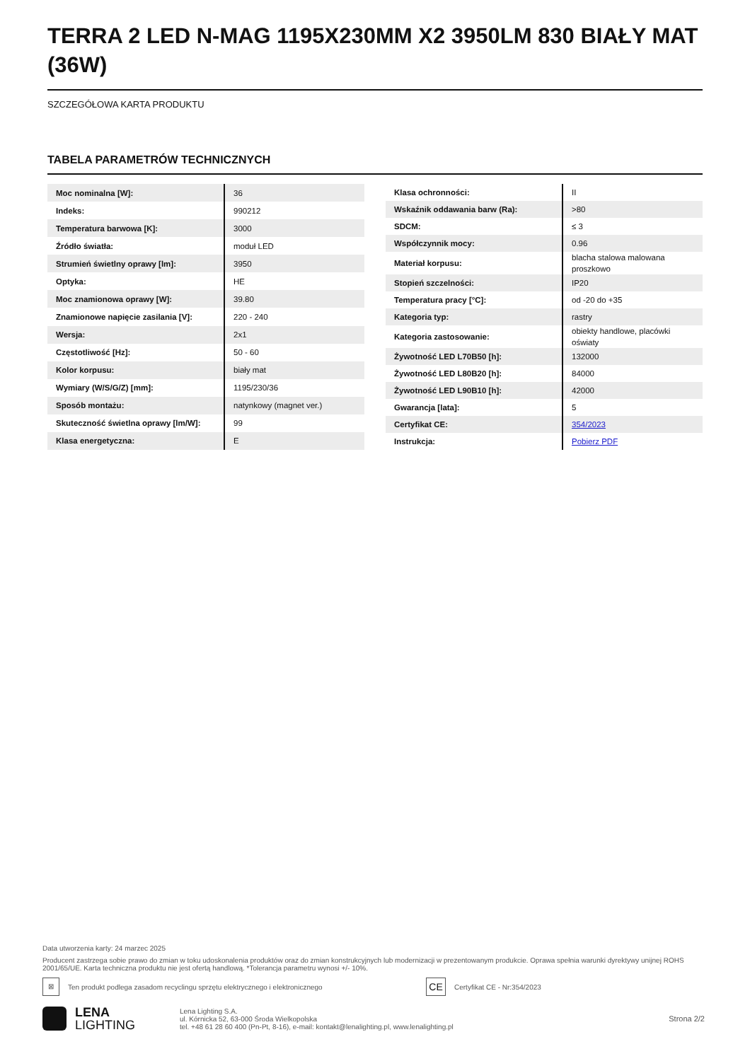TERRA 2 LED N-MAG 1195X230MM X2 3950LM 830 BIAŁY MAT (36W)
SZCZEGÓŁOWA KARTA PRODUKTU
TABELA PARAMETRÓW TECHNICZNYCH
| Moc nominalna [W]: | 36 |
| Indeks: | 990212 |
| Temperatura barwowa [K]: | 3000 |
| Źródło światła: | moduł LED |
| Strumień świetlny oprawy [lm]: | 3950 |
| Optyka: | HE |
| Moc znamionowa oprawy [W]: | 39.80 |
| Znamionowe napięcie zasilania [V]: | 220 - 240 |
| Wersja: | 2x1 |
| Częstotliwość [Hz]: | 50 - 60 |
| Kolor korpusu: | biały mat |
| Wymiary (W/S/G/Z) [mm]: | 1195/230/36 |
| Sposób montażu: | natynkowy (magnet ver.) |
| Skuteczność świetlna oprawy [lm/W]: | 99 |
| Klasa energetyczna: | E |
| Klasa ochronności: | II |
| Wskaźnik oddawania barw (Ra): | >80 |
| SDCM: | ≤ 3 |
| Współczynnik mocy: | 0.96 |
| Materiał korpusu: | blacha stalowa malowana proszkowo |
| Stopień szczelności: | IP20 |
| Temperatura pracy [°C]: | od -20 do +35 |
| Kategoria typ: | rastry |
| Kategoria zastosowanie: | obiekty handlowe, placówki oświaty |
| Żywotność LED L70B50 [h]: | 132000 |
| Żywotność LED L80B20 [h]: | 84000 |
| Żywotność LED L90B10 [h]: | 42000 |
| Gwarancja [lata]: | 5 |
| Certyfikat CE: | 354/2023 |
| Instrukcja: | Pobierz PDF |
Data utworzenia karty: 24 marzec 2025
Producent zastrzega sobie prawo do zmian w toku udoskonalenia produktów oraz do zmian konstrukcyjnych lub modernizacji w prezentowanym produkcie. Oprawa spełnia warunki dyrektywy unijnej ROHS 2001/65/UE. Karta techniczna produktu nie jest ofertą handlową. *Tolerancja parametru wynosi +/- 10%.
⊠
Ten produkt podlega zasadom recyclingu sprzętu elektrycznego i elektronicznego
CE
Certyfikat CE - Nr:354/2023
LENA
LIGHTING
Lena Lighting S.A.
ul. Kórnicka 52, 63-000 Środa Wielkopolska
tel. +48 61 28 60 400 (Pn-Pt, 8-16), e-mail: kontakt@lenalighting.pl, www.lenalighting.pl
Strona 2/2